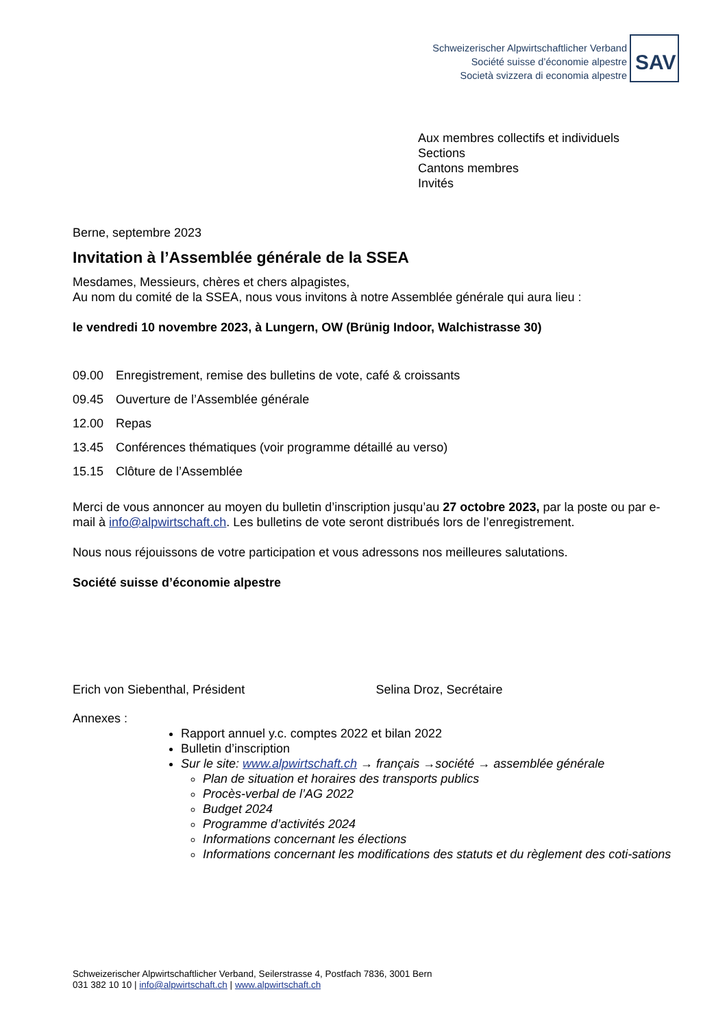Schweizerischer Alpwirtschaftlicher Verband
Société suisse d’économie alpestre
Società svizzera di economia alpestre
SAV
Aux membres collectifs et individuels
Sections
Cantons membres
Invités
Berne, septembre 2023
Invitation à l’Assemblée générale de la SSEA
Mesdames, Messieurs, chères et chers alpagistes,
Au nom du comité de la SSEA, nous vous invitons à notre Assemblée générale qui aura lieu :
le vendredi 10 novembre 2023, à Lungern, OW (Brünig Indoor, Walchistrasse 30)
09.00 Enregistrement, remise des bulletins de vote, café & croissants
09.45 Ouverture de l’Assemblée générale
12.00 Repas
13.45 Conférences thématiques (voir programme détaillé au verso)
15.15 Clôture de l’Assemblée
Merci de vous annoncer au moyen du bulletin d’inscription jusqu’au 27 octobre 2023, par la poste ou par e-mail à info@alpwirtschaft.ch. Les bulletins de vote seront distribués lors de l’enregistrement.
Nous nous réjouissons de votre participation et vous adressons nos meilleures salutations.
Société suisse d’économie alpestre
Erich von Siebenthal, Président Selina Droz, Secrétaire
Annexes :
Rapport annuel y.c. comptes 2022 et bilan 2022
Bulletin d’inscription
Sur le site: www.alpwirtschaft.ch → français →société → assemblée générale
Plan de situation et horaires des transports publics
Procès-verbal de l’AG 2022
Budget 2024
Programme d’activités 2024
Informations concernant les élections
Informations concernant les modifications des statuts et du règlement des coti-sations
Schweizerischer Alpwirtschaftlicher Verband, Seilerstrasse 4, Postfach 7836, 3001 Bern
031 382 10 10 | info@alpwirtschaft.ch | www.alpwirtschaft.ch